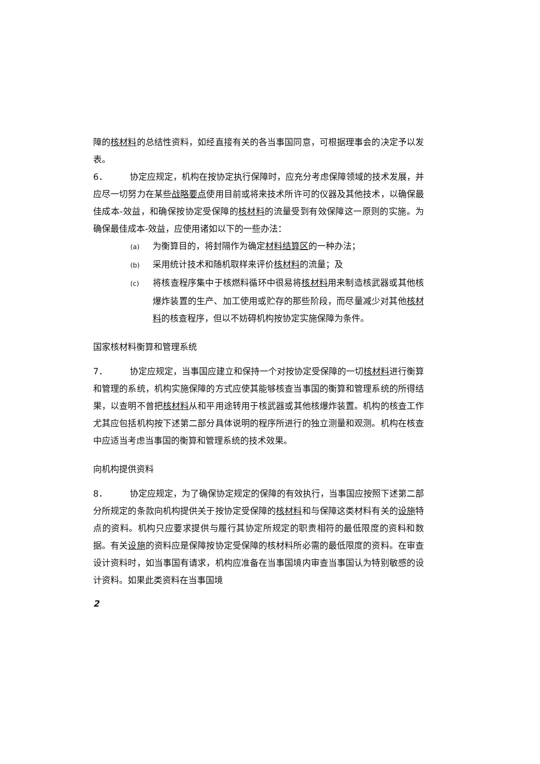障的核材料的总结性资料，如经直接有关的各当事国同意，可根据理事会的决定予以发表。
6． 协定应规定，机构在按协定执行保障时，应充分考虑保障领域的技术发展，并应尽一切努力在某些战略要点使用目前或将来技术所许可的仪器及其他技术，以确保最佳成本-效益，和确保按协定受保障的核材料的流量受到有效保障这一原则的实施。为确保最佳成本-效益，应使用诸如以下的一些办法：
(a) 为衡算目的，将封隔作为确定材料结算区的一种办法；
(b) 采用统计技术和随机取样来评价核材料的流量；及
(c) 将核查程序集中于核燃料循环中很易将核材料用来制造核武器或其他核爆炸装置的生产、加工使用或贮存的那些阶段，而尽量减少对其他核材料的核查程序，但以不妨碍机构按协定实施保障为条件。
国家核材料衡算和管理系统
7． 协定应规定，当事国应建立和保持一个对按协定受保障的一切核材料进行衡算和管理的系统，机构实施保障的方式应使其能够核查当事国的衡算和管理系统的所得结果，以查明不曾把核材料从和平用途转用于核武器或其他核爆炸装置。机构的核查工作尤其应包括机构按下述第二部分具体说明的程序所进行的独立测量和观测。机构在核查中应适当考虑当事国的衡算和管理系统的技术效果。
向机构提供资料
8． 协定应规定，为了确保协定规定的保障的有效执行，当事国应按照下述第二部分所规定的条款向机构提供关于按协定受保障的核材料和与保障这类材料有关的设施特点的资料。机构只应要求提供与履行其协定所规定的职责相符的最低限度的资料和数据。有关设施的资料应是保障按协定受保障的核材料所必需的最低限度的资料。在审查设计资料时，如当事国有请求，机构应准备在当事国境内审查当事国认为特别敏感的设计资料。如果此类资料在当事国境
2